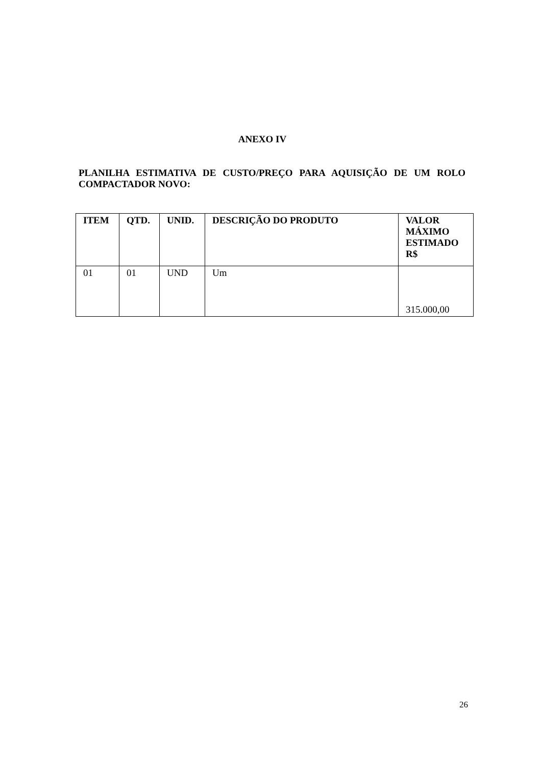ANEXO IV
PLANILHA ESTIMATIVA DE CUSTO/PREÇO PARA AQUISIÇÃO DE UM ROLO COMPACTADOR NOVO:
| ITEM | QTD. | UNID. | DESCRIÇÃO DO PRODUTO | VALOR MÁXIMO ESTIMADO R$ |
| --- | --- | --- | --- | --- |
| 01 | 01 | UND | Um | 315.000,00 |
26